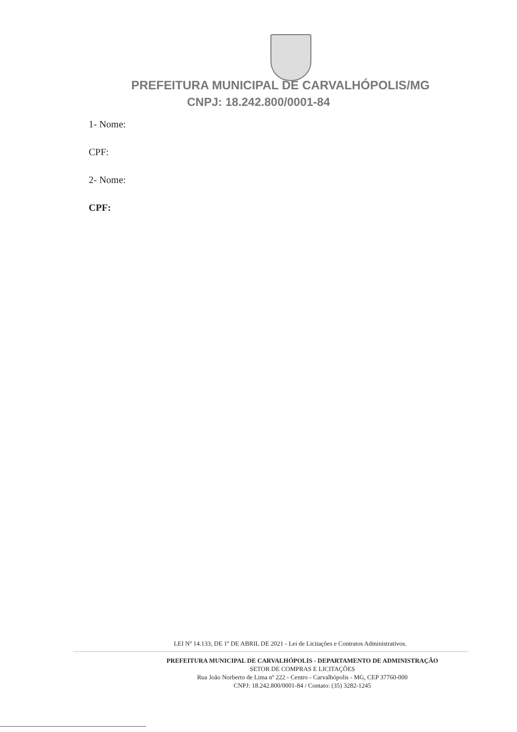PREFEITURA MUNICIPAL DE CARVALHÓPOLIS/MG
CNPJ: 18.242.800/0001-84
1- Nome:
CPF:
2- Nome:
CPF:
LEI Nº 14.133, DE 1º DE ABRIL DE 2021 - Lei de Licitações e Contratos Administrativos.
PREFEITURA MUNICIPAL DE CARVALHÓPOLIS - DEPARTAMENTO DE ADMINISTRAÇÃO
SETOR DE COMPRAS E LICITAÇÕES
Rua João Norberto de Lima nº 222 - Centro - Carvalhópolis - MG, CEP 37760-000
CNPJ: 18.242.800/0001-84 / Contato: (35) 3282-1245